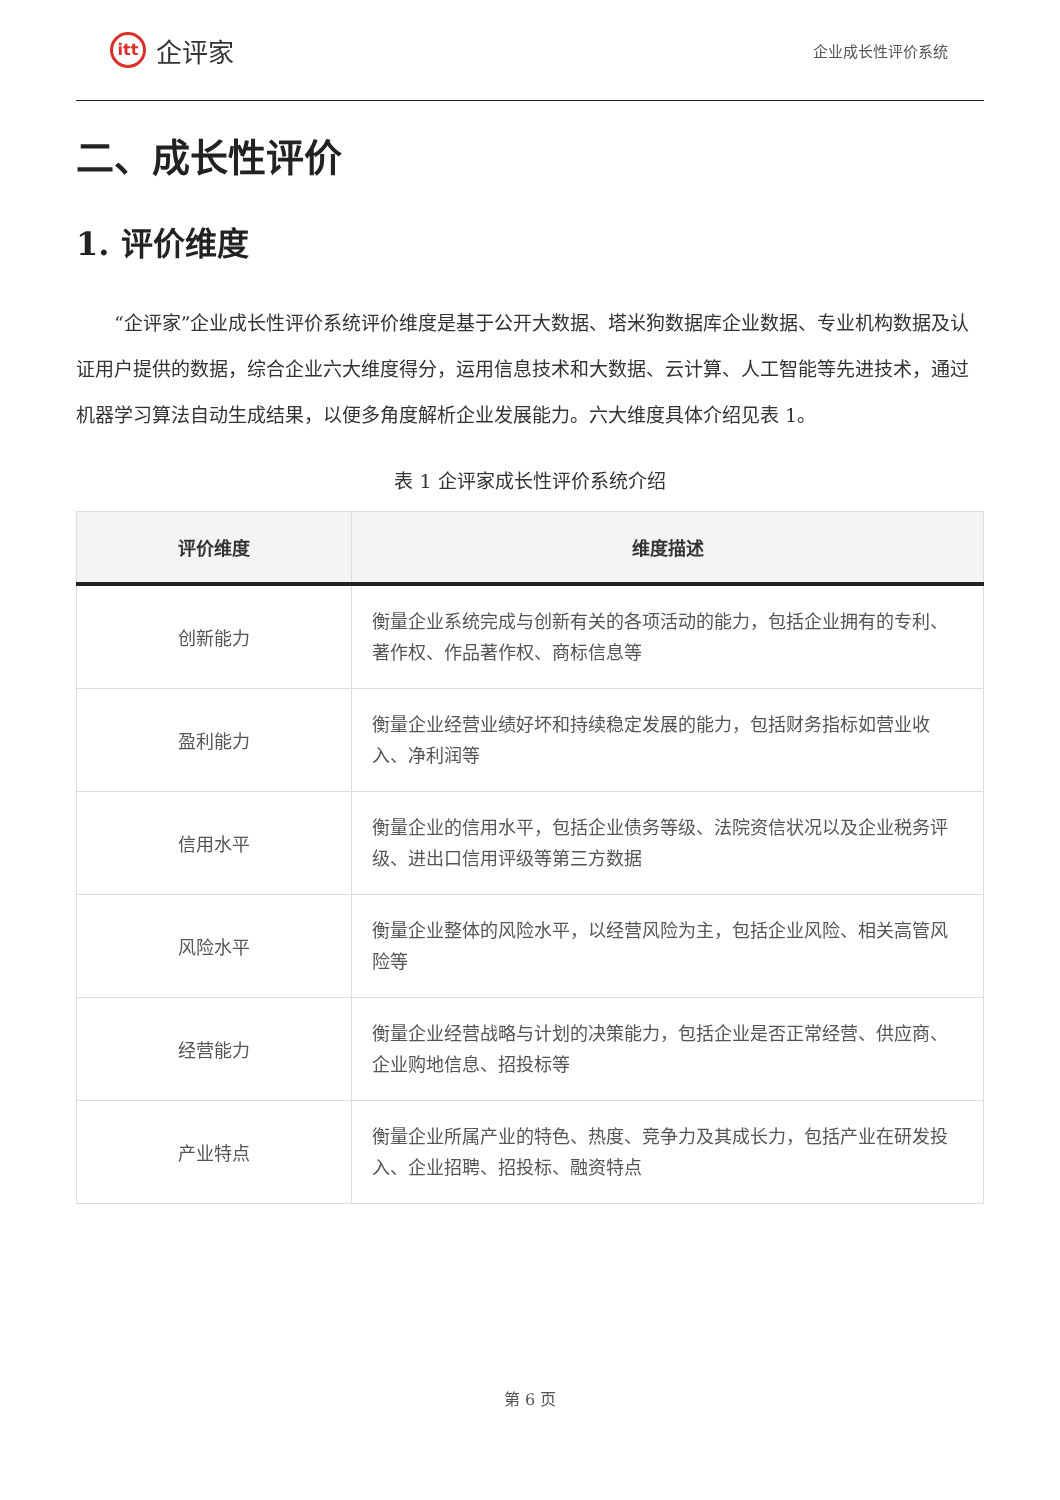itt
企评家
企业成长性评价系统
二、成长性评价
1. 评价维度
“企评家”企业成长性评价系统评价维度是基于公开大数据、塔米狗数据库企业数据、专业机构数据及认证用户提供的数据，综合企业六大维度得分，运用信息技术和大数据、云计算、人工智能等先进技术，通过机器学习算法自动生成结果，以便多角度解析企业发展能力。六大维度具体介绍见表 1。
表 1 企评家成长性评价系统介绍
| 评价维度 | 维度描述 |
| --- | --- |
| 创新能力 | 衡量企业系统完成与创新有关的各项活动的能力，包括企业拥有的专利、著作权、作品著作权、商标信息等 |
| 盈利能力 | 衡量企业经营业绩好坏和持续稳定发展的能力，包括财务指标如营业收入、净利润等 |
| 信用水平 | 衡量企业的信用水平，包括企业债务等级、法院资信状况以及企业税务评级、进出口信用评级等第三方数据 |
| 风险水平 | 衡量企业整体的风险水平，以经营风险为主，包括企业风险、相关高管风险等 |
| 经营能力 | 衡量企业经营战略与计划的决策能力，包括企业是否正常经营、供应商、企业购地信息、招投标等 |
| 产业特点 | 衡量企业所属产业的特色、热度、竞争力及其成长力，包括产业在研发投入、企业招聘、招投标、融资特点 |
第 6 页